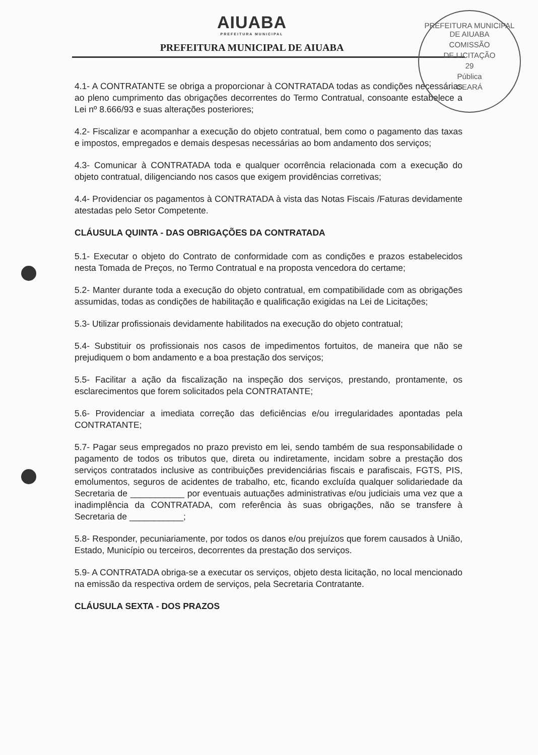PREFEITURA MUNICIPAL DE AIUABA
COMISSÃO
DE LICITAÇÃO
29
Pública
CEARÁ
AIUABA
PREFEITURA MUNICIPAL
PREFEITURA MUNICIPAL DE AIUABA
4.1- A CONTRATANTE se obriga a proporcionar à CONTRATADA todas as condições necessárias ao pleno cumprimento das obrigações decorrentes do Termo Contratual, consoante estabelece a Lei nº 8.666/93 e suas alterações posteriores;
4.2- Fiscalizar e acompanhar a execução do objeto contratual, bem como o pagamento das taxas e impostos, empregados e demais despesas necessárias ao bom andamento dos serviços;
4.3- Comunicar à CONTRATADA toda e qualquer ocorrência relacionada com a execução do objeto contratual, diligenciando nos casos que exigem providências corretivas;
4.4- Providenciar os pagamentos à CONTRATADA à vista das Notas Fiscais /Faturas devidamente atestadas pelo Setor Competente.
CLÁUSULA QUINTA - DAS OBRIGAÇÕES DA CONTRATADA
5.1- Executar o objeto do Contrato de conformidade com as condições e prazos estabelecidos nesta Tomada de Preços, no Termo Contratual e na proposta vencedora do certame;
5.2- Manter durante toda a execução do objeto contratual, em compatibilidade com as obrigações assumidas, todas as condições de habilitação e qualificação exigidas na Lei de Licitações;
5.3- Utilizar profissionais devidamente habilitados na execução do objeto contratual;
5.4- Substituir os profissionais nos casos de impedimentos fortuitos, de maneira que não se prejudiquem o bom andamento e a boa prestação dos serviços;
5.5- Facilitar a ação da fiscalização na inspeção dos serviços, prestando, prontamente, os esclarecimentos que forem solicitados pela CONTRATANTE;
5.6- Providenciar a imediata correção das deficiências e/ou irregularidades apontadas pela CONTRATANTE;
5.7- Pagar seus empregados no prazo previsto em lei, sendo também de sua responsabilidade o pagamento de todos os tributos que, direta ou indiretamente, incidam sobre a prestação dos serviços contratados inclusive as contribuições previdenciárias fiscais e parafiscais, FGTS, PIS, emolumentos, seguros de acidentes de trabalho, etc, ficando excluída qualquer solidariedade da Secretaria de ___________ por eventuais autuações administrativas e/ou judiciais uma vez que a inadimplência da CONTRATADA, com referência às suas obrigações, não se transfere à Secretaria de ___________;
5.8- Responder, pecuniariamente, por todos os danos e/ou prejuízos que forem causados à União, Estado, Município ou terceiros, decorrentes da prestação dos serviços.
5.9- A CONTRATADA obriga-se a executar os serviços, objeto desta licitação, no local mencionado na emissão da respectiva ordem de serviços, pela Secretaria Contratante.
CLÁUSULA SEXTA - DOS PRAZOS